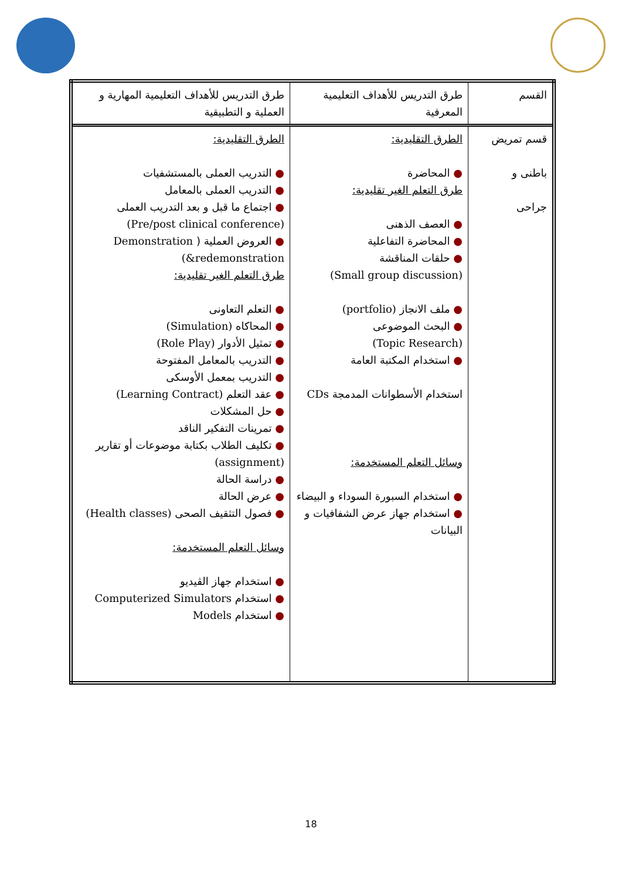| القسم | طرق التدريس للأهداف التعليمية المعرفية | طرق التدريس للأهداف التعليمية المهارية و العملية و التطبيقية |
| --- | --- | --- |
| قسم تمريض باطنى و جراحى | الطرق التقليدية: ● المحاضرة طرق التعلم الغير تقليدية: ● العصف الذهنى ● المحاضرة التفاعلية ● حلقات المناقشة (Small group discussion) ● ملف الانجاز (portfolio) ● البحث الموضوعى (Topic Research) ● استخدام المكتبة العامة استخدام الأسطوانات المدمجة CDs وسائل التعلم المستخدمة: ● استخدام السبورة السوداء و البيضاء ● استخدام جهاز عرض الشفافيات و البيانات | الطرق التقليدية: ● التدريب العملى بالمستشفيات ● التدريب العملى بالمعامل ● اجتماع ما قبل و بعد التدريب العملى (Pre/post clinical conference) ● العروض العملية ( Demonstration &redemonstration) طرق التعلم الغير تقليدية: ● التعلم التعاونى ● المحاكاه (Simulation) ● تمثيل الأدوار (Role Play) ● التدريب بالمعامل المفتوحة ● التدريب بمعمل الأوسكى ● عقد التعلم (Learning Contract) ● حل المشكلات ● تمرينات التفكير الناقد ● تكليف الطلاب بكتابة موضوعات أو تقارير (assignment) ● دراسة الحالة ● عرض الحالة ● فصول التثقيف الصحى (Health classes) وسائل التعلم المستخدمة: ● استخدام جهاز الڤيديو ● استخدام Computerized Simulators ● استخدام Models |
18